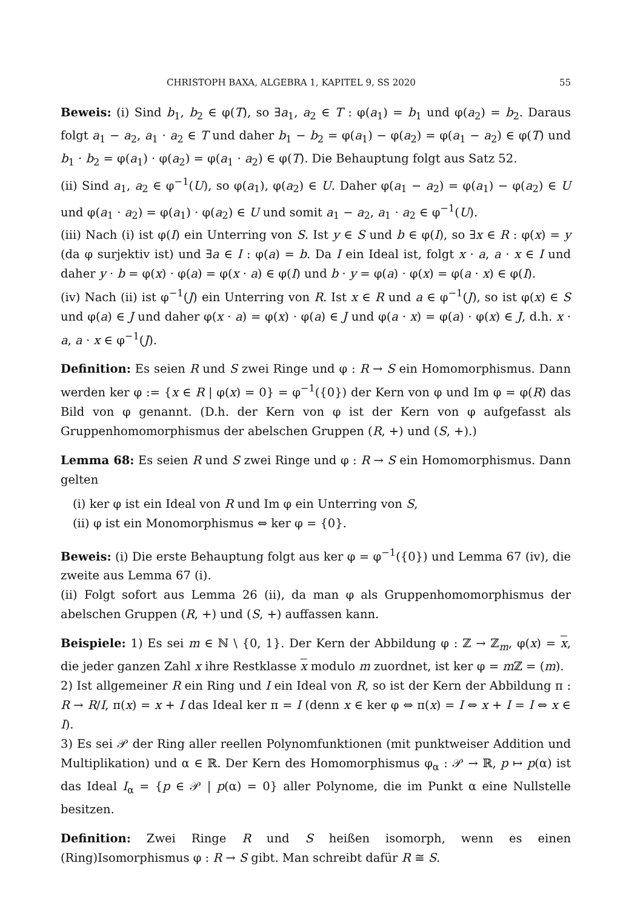CHRISTOPH BAXA, ALGEBRA 1, KAPITEL 9, SS 2020 55
Beweis: (i) Sind b<sub>1</sub>, b<sub>2</sub> ∈ φ(T), so ∃a<sub>1</sub>, a<sub>2</sub> ∈ T : φ(a<sub>1</sub>) = b<sub>1</sub> und φ(a<sub>2</sub>) = b<sub>2</sub>. Daraus folgt a<sub>1</sub> − a<sub>2</sub>, a<sub>1</sub> · a<sub>2</sub> ∈ T und daher b<sub>1</sub> − b<sub>2</sub> = φ(a<sub>1</sub>) − φ(a<sub>2</sub>) = φ(a<sub>1</sub> − a<sub>2</sub>) ∈ φ(T) und b<sub>1</sub> · b<sub>2</sub> = φ(a<sub>1</sub>) · φ(a<sub>2</sub>) = φ(a<sub>1</sub> · a<sub>2</sub>) ∈ φ(T). Die Behauptung folgt aus Satz 52.
(ii) Sind a<sub>1</sub>, a<sub>2</sub> ∈ φ<sup>−1</sup>(U), so φ(a<sub>1</sub>), φ(a<sub>2</sub>) ∈ U. Daher φ(a<sub>1</sub> − a<sub>2</sub>) = φ(a<sub>1</sub>) − φ(a<sub>2</sub>) ∈ U und φ(a<sub>1</sub> · a<sub>2</sub>) = φ(a<sub>1</sub>) · φ(a<sub>2</sub>) ∈ U und somit a<sub>1</sub> − a<sub>2</sub>, a<sub>1</sub> · a<sub>2</sub> ∈ φ<sup>−1</sup>(U).
(iii) Nach (i) ist φ(I) ein Unterring von S. Ist y ∈ S und b ∈ φ(I), so ∃x ∈ R : φ(x) = y (da φ surjektiv ist) und ∃a ∈ I : φ(a) = b. Da I ein Ideal ist, folgt x · a, a · x ∈ I und daher y · b = φ(x) · φ(a) = φ(x · a) ∈ φ(I) und b · y = φ(a) · φ(x) = φ(a · x) ∈ φ(I).
(iv) Nach (ii) ist φ<sup>−1</sup>(J) ein Unterring von R. Ist x ∈ R und a ∈ φ<sup>−1</sup>(J), so ist φ(x) ∈ S und φ(a) ∈ J und daher φ(x · a) = φ(x) · φ(a) ∈ J und φ(a · x) = φ(a) · φ(x) ∈ J, d.h. x · a, a · x ∈ φ<sup>−1</sup>(J).
Definition: Es seien R und S zwei Ringe und φ : R → S ein Homomorphismus. Dann werden ker φ := {x ∈ R | φ(x) = 0} = φ<sup>−1</sup>({0}) der Kern von φ und Im φ = φ(R) das Bild von φ genannt. (D.h. der Kern von φ ist der Kern von φ aufgefasst als Gruppenhomomorphismus der abelschen Gruppen (R, +) und (S, +).)
Lemma 68: Es seien R und S zwei Ringe und φ : R → S ein Homomorphismus. Dann gelten
(i) ker φ ist ein Ideal von R und Im φ ein Unterring von S,
(ii) φ ist ein Monomorphismus ⇔ ker φ = {0}.
Beweis: (i) Die erste Behauptung folgt aus ker φ = φ<sup>−1</sup>({0}) und Lemma 67 (iv), die zweite aus Lemma 67 (i).
(ii) Folgt sofort aus Lemma 26 (ii), da man φ als Gruppenhomomorphismus der abelschen Gruppen (R, +) und (S, +) auffassen kann.
Beispiele: 1) Es sei m ∈ ℕ \ {0, 1}. Der Kern der Abbildung φ : ℤ → ℤ<sub>m</sub>, φ(x) = x, die jeder ganzen Zahl x ihre Restklasse x modulo m zuordnet, ist ker φ = m ℤ = (m).
2) Ist allgemeiner R ein Ring und I ein Ideal von R, so ist der Kern der Abbildung π : R → R/I, π(x) = x + I das Ideal ker π = I (denn x ∈ ker φ ⇔ π(x) = I ⇔ x + I = I ⇔ x ∈ I).
3) Es sei 𝒫 der Ring aller reellen Polynomfunktionen (mit punktweiser Addition und Multiplikation) und α ∈ ℝ. Der Kern des Homomorphismus φ<sub>α</sub> : 𝒫 → ℝ, p ↦ p(α) ist das Ideal I<sub>α</sub> = {p ∈ 𝒫 | p(α) = 0} aller Polynome, die im Punkt α eine Nullstelle besitzen.
Definition: Zwei Ringe R und S heißen isomorph, wenn es einen (Ring)Isomorphismus φ : R → S gibt. Man schreibt dafür R ≅ S.